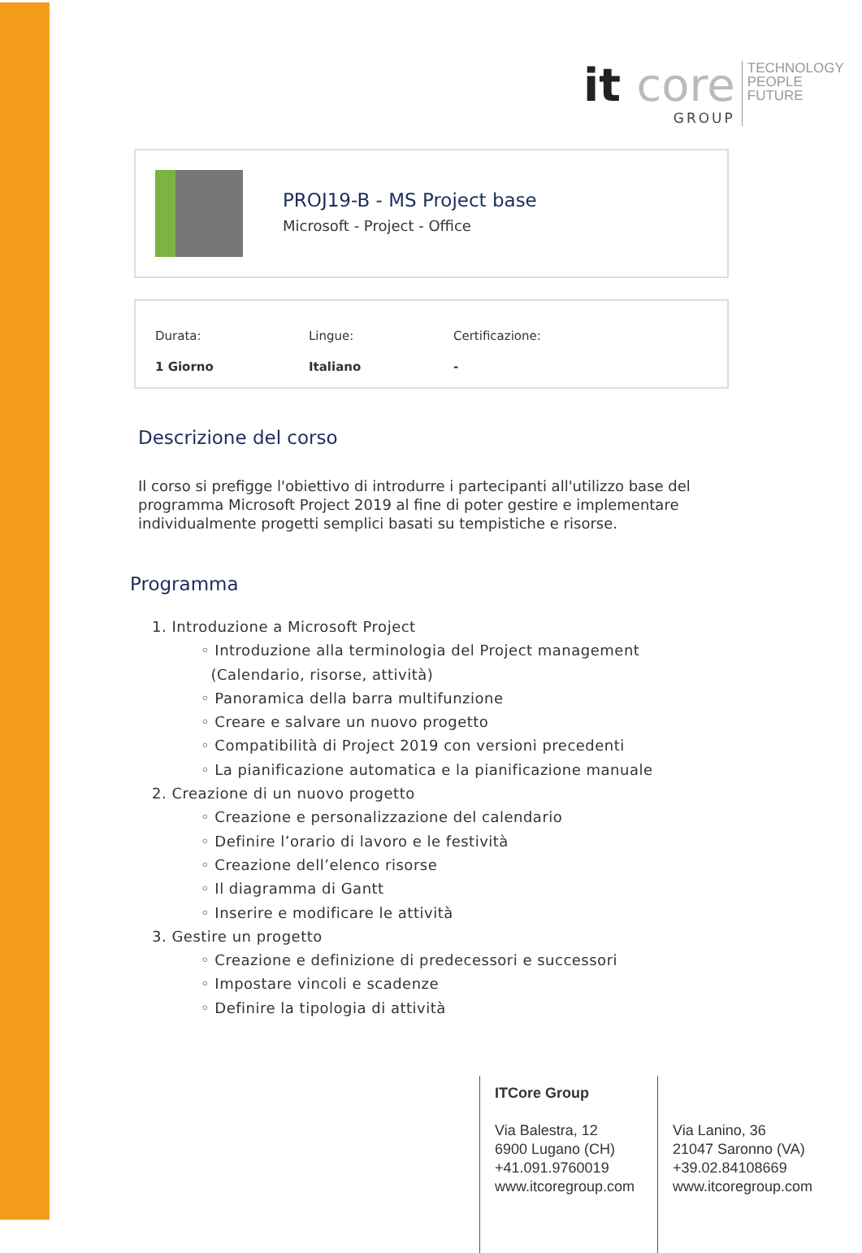it core
GROUP
TECHNOLOGY
PEOPLE
FUTURE
PROJ19-B - MS Project base
Microsoft - Project - Office
| Durata: | Lingue: | Certificazione: |
| --- | --- | --- |
| 1 Giorno | Italiano | - |
Descrizione del corso
Il corso si prefigge l'obiettivo di introdurre i partecipanti all'utilizzo base del programma Microsoft Project 2019 al fine di poter gestire e implementare individualmente progetti semplici basati su tempistiche e risorse.
Programma
1. Introduzione a Microsoft Project
◦ Introduzione alla terminologia del Project management
(Calendario, risorse, attività)
◦ Panoramica della barra multifunzione
◦ Creare e salvare un nuovo progetto
◦ Compatibilità di Project 2019 con versioni precedenti
◦ La pianificazione automatica e la pianificazione manuale
2. Creazione di un nuovo progetto
◦ Creazione e personalizzazione del calendario
◦ Definire l’orario di lavoro e le festività
◦ Creazione dell’elenco risorse
◦ Il diagramma di Gantt
◦ Inserire e modificare le attività
3. Gestire un progetto
◦ Creazione e definizione di predecessori e successori
◦ Impostare vincoli e scadenze
◦ Definire la tipologia di attività
ITCore Group
Via Balestra, 12
6900 Lugano (CH)
+41.091.9760019
www.itcoregroup.com
Via Lanino, 36
21047 Saronno (VA)
+39.02.84108669
www.itcoregroup.com